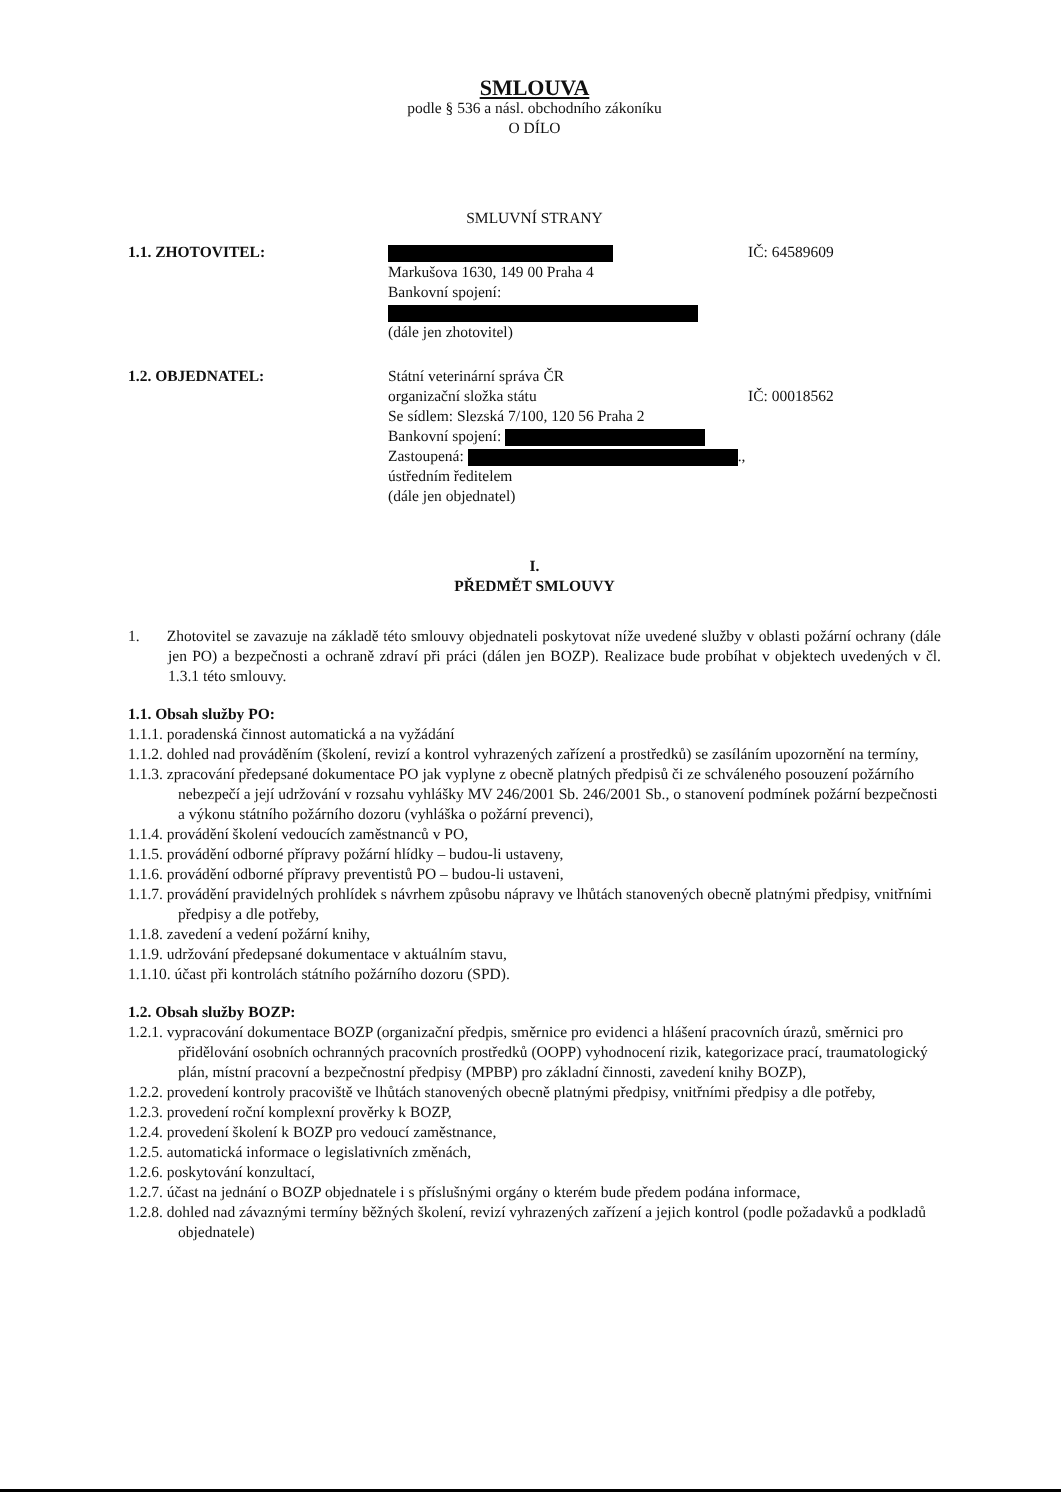SMLOUVA
podle § 536 a násl. obchodního zákoníku
O DÍLO
SMLUVNÍ STRANY
1.1. ZHOTOVITEL:
Markušova 1630, 149 00 Praha 4
Bankovní spojení:
(dále jen zhotovitel)
IČ: 64589609
1.2. OBJEDNATEL: Státní veterinární správa ČR
organizační složka státu
Se sídlem: Slezská 7/100, 120 56 Praha 2
Bankovní spojení:
Zastoupená: ., ústředním ředitelem
(dále jen objednatel)
IČ: 00018562
I.
PŘEDMĚT SMLOUVY
1. Zhotovitel se zavazuje na základě této smlouvy objednateli poskytovat níže uvedené služby v oblasti požární ochrany (dále jen PO) a bezpečnosti a ochraně zdraví při práci (dálen jen BOZP). Realizace bude probíhat v objektech uvedených v čl. 1.3.1 této smlouvy.
1.1. Obsah služby PO:
1.1.1. poradenská činnost automatická a na vyžádání
1.1.2. dohled nad prováděním (školení, revizí a kontrol vyhrazených zařízení a prostředků) se zasíláním upozornění na termíny,
1.1.3. zpracování předepsané dokumentace PO jak vyplyne z obecně platných předpisů či ze schváleného posouzení požárního nebezpečí a její udržování v rozsahu vyhlášky MV 246/2001 Sb. 246/2001 Sb., o stanovení podmínek požární bezpečnosti a výkonu státního požárního dozoru (vyhláška o požární prevenci),
1.1.4. provádění školení vedoucích zaměstnanců v PO,
1.1.5. provádění odborné přípravy požární hlídky – budou-li ustaveny,
1.1.6. provádění odborné přípravy preventistů PO – budou-li ustaveni,
1.1.7. provádění pravidelných prohlídek s návrhem způsobu nápravy ve lhůtách stanovených obecně platnými předpisy, vnitřními předpisy a dle potřeby,
1.1.8. zavedení a vedení požární knihy,
1.1.9. udržování předepsané dokumentace v aktuálním stavu,
1.1.10. účast při kontrolách státního požárního dozoru (SPD).
1.2. Obsah služby BOZP:
1.2.1. vypracování dokumentace BOZP (organizační předpis, směrnice pro evidenci a hlášení pracovních úrazů, směrnici pro přidělování osobních ochranných pracovních prostředků (OOPP) vyhodnocení rizik, kategorizace prací, traumatologický plán, místní pracovní a bezpečnostní předpisy (MPBP) pro základní činnosti, zavedení knihy BOZP),
1.2.2. provedení kontroly pracoviště ve lhůtách stanovených obecně platnými předpisy, vnitřními předpisy a dle potřeby,
1.2.3. provedení roční komplexní prověrky k BOZP,
1.2.4. provedení školení k BOZP pro vedoucí zaměstnance,
1.2.5. automatická informace o legislativních změnách,
1.2.6. poskytování konzultací,
1.2.7. účast na jednání o BOZP objednatele i s příslušnými orgány o kterém bude předem podána informace,
1.2.8. dohled nad závaznými termíny běžných školení, revizí vyhrazených zařízení a jejich kontrol (podle požadavků a podkladů objednatele)